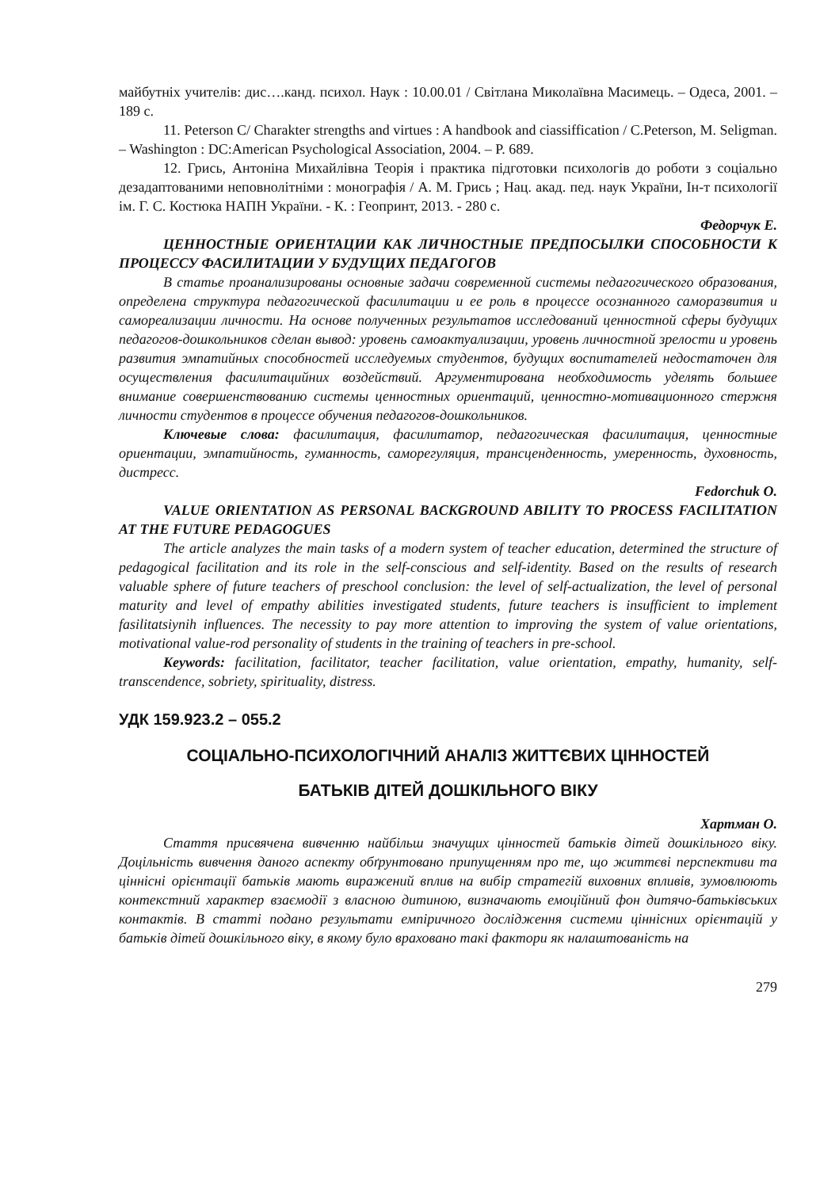майбутніх учителів: дис….канд. психол. Наук : 10.00.01 / Світлана Миколаївна Масимець. – Одеса, 2001. – 189 с.
11. Peterson C/ Charakter strengths and virtues : A handbook and ciassiffication / C.Peterson, M. Seligman. – Washington : DC:American Psychological Association, 2004. – P. 689.
12. Грись, Антоніна Михайлівна Теорія і практика підготовки психологів до роботи з соціально дезадаптованими неповнолітніми : монографія / А. М. Грись ; Нац. акад. пед. наук України, Ін-т психології ім. Г. С. Костюка НАПН України. - К. : Геопринт, 2013. - 280 с.
Федорчук Е.
ЦЕННОСТНЫЕ ОРИЕНТАЦИИ КАК ЛИЧНОСТНЫЕ ПРЕДПОСЫЛКИ СПОСОБНОСТИ К ПРОЦЕССУ ФАСИЛИТАЦИИ У БУДУЩИХ ПЕДАГОГОВ
В статье проанализированы основные задачи современной системы педагогического образования, определена структура педагогической фасилитации и ее роль в процессе осознанного саморазвития и самореализации личности. На основе полученных результатов исследований ценностной сферы будущих педагогов-дошкольников сделан вывод: уровень самоактуализации, уровень личностной зрелости и уровень развития эмпатийных способностей исследуемых студентов, будущих воспитателей недостаточен для осуществления фасилитацийних воздействий. Аргументирована необходимость уделять большее внимание совершенствованию системы ценностных ориентаций, ценностно-мотивационного стержня личности студентов в процессе обучения педагогов-дошкольников.
Ключевые слова: фасилитация, фасилитатор, педагогическая фасилитация, ценностные ориентации, эмпатийность, гуманность, саморегуляция, трансценденность, умеренность, духовность, дистресс.
Fedorchuk O.
VALUE ORIENTATION AS PERSONAL BACKGROUND ABILITY TO PROCESS FACILITATION AT THE FUTURE PEDAGOGUES
The article analyzes the main tasks of a modern system of teacher education, determined the structure of pedagogical facilitation and its role in the self-conscious and self-identity. Based on the results of research valuable sphere of future teachers of preschool conclusion: the level of self-actualization, the level of personal maturity and level of empathy abilities investigated students, future teachers is insufficient to implement fasilitatsiynih influences. The necessity to pay more attention to improving the system of value orientations, motivational value-rod personality of students in the training of teachers in pre-school.
Keywords: facilitation, facilitator, teacher facilitation, value orientation, empathy, humanity, self-transcendence, sobriety, spirituality, distress.
УДК 159.923.2 – 055.2
СОЦІАЛЬНО-ПСИХОЛОГІЧНИЙ АНАЛІЗ ЖИТТЄВИХ ЦІННОСТЕЙ
БАТЬКІВ ДІТЕЙ ДОШКІЛЬНОГО ВІКУ
Хартман О.
Стаття присвячена вивченню найбільш значущих цінностей батьків дітей дошкільного віку. Доцільність вивчення даного аспекту обґрунтовано припущенням про те, що життєві перспективи та ціннісні орієнтації батьків мають виражений вплив на вибір стратегій виховних впливів, зумовлюють контекстний характер взаємодії з власною дитиною, визначають емоційний фон дитячо-батьківських контактів. В статті подано результати емпіричного дослідження системи ціннісних орієнтацій у батьків дітей дошкільного віку, в якому було враховано такі фактори як налаштованість на
279